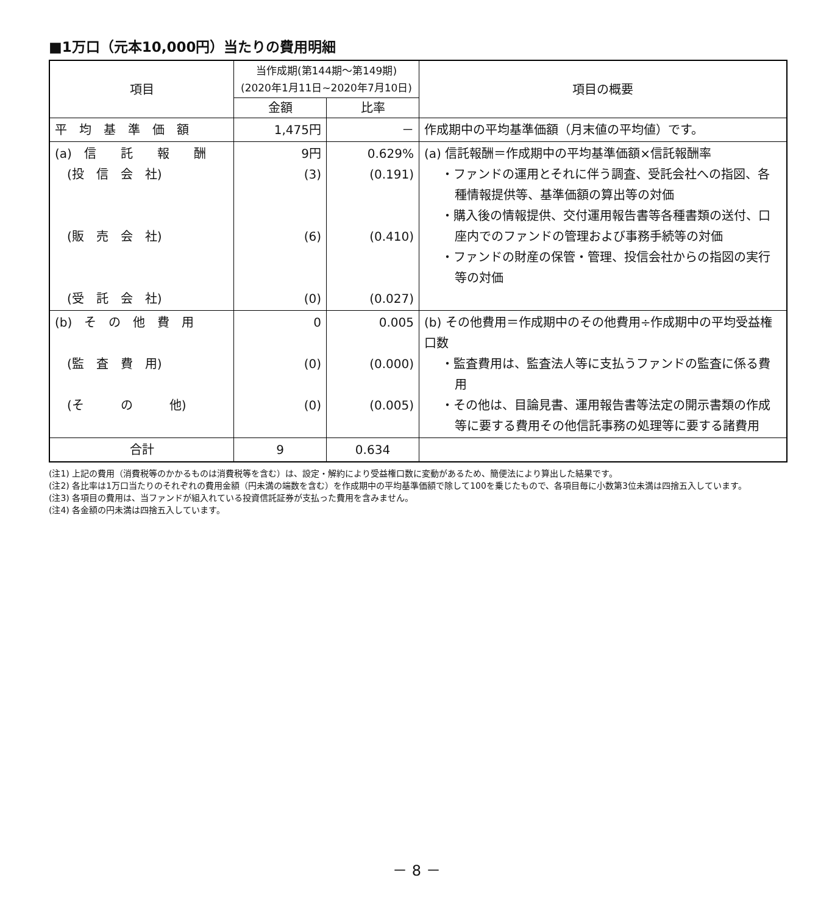■1万口（元本10,000円）当たりの費用明細
| 項目 | 当作成期(第144期～第149期) (2020年1月11日~2020年7月10日) | | 項目の概要 |
| --- | --- | --- | --- |
| | 金額 | 比率 | |
| 平 均 基 準 価 額 | 1,475円 | － | 作成期中の平均基準価額（月末値の平均値）です。 |
| (a) 信 託 報 酬 (投 信 会 社) (販 売 会 社) (受 託 会 社) | 9円 (3) (6) (0) | 0.629% (0.191) (0.410) (0.027) | (a) 信託報酬＝作成期中の平均基準価額×信託報酬率 ・ファンドの運用とそれに伴う調査、受託会社への指図、各種情報提供等、基準価額の算出等の対価 ・購入後の情報提供、交付運用報告書等各種書類の送付、口座内でのファンドの管理および事務手続等の対価 ・ファンドの財産の保管・管理、投信会社からの指図の実行等の対価 |
| (b) そ の 他 費 用 (監 査 費 用) (そ の 他) | 0 (0) (0) | 0.005 (0.000) (0.005) | (b) その他費用＝作成期中のその他費用÷作成期中の平均受益権口数 ・監査費用は、監査法人等に支払うファンドの監査に係る費用 ・その他は、目論見書、運用報告書等法定の開示書類の作成等に要する費用その他信託事務の処理等に要する諸費用 |
| 合計 | 9 | 0.634 | |
(注1) 上記の費用（消費税等のかかるものは消費税等を含む）は、設定・解約により受益権口数に変動があるため、簡便法により算出した結果です。
(注2) 各比率は1万口当たりのそれぞれの費用金額（円未満の端数を含む）を作成期中の平均基準価額で除して100を乗じたもので、各項目毎に小数第3位未満は四捨五入しています。
(注3) 各項目の費用は、当ファンドが組入れている投資信託証券が支払った費用を含みません。
(注4) 各金額の円未満は四捨五入しています。
－ 8 －